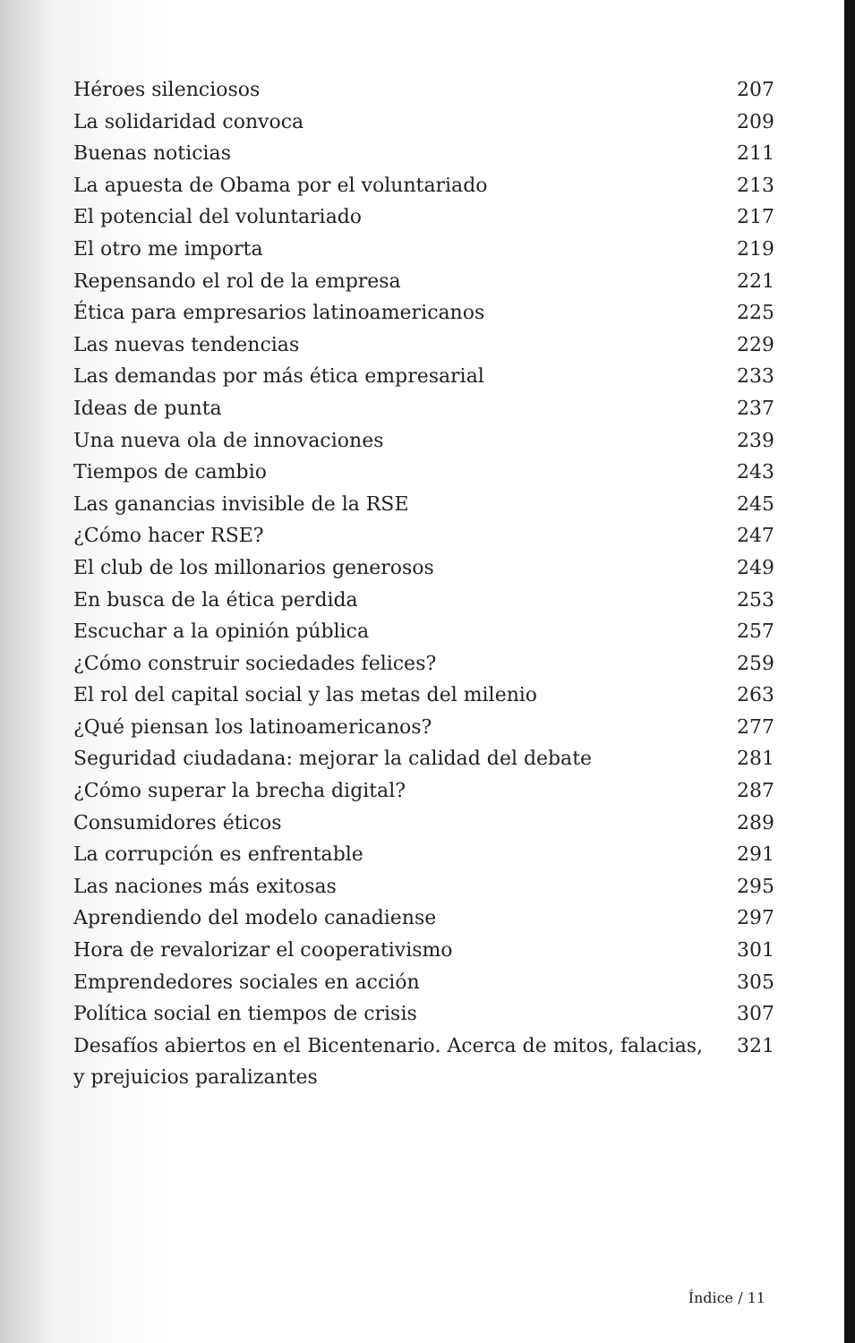Héroes silenciosos 207
La solidaridad convoca 209
Buenas noticias 211
La apuesta de Obama por el voluntariado 213
El potencial del voluntariado 217
El otro me importa 219
Repensando el rol de la empresa 221
Ética para empresarios latinoamericanos 225
Las nuevas tendencias 229
Las demandas por más ética empresarial 233
Ideas de punta 237
Una nueva ola de innovaciones 239
Tiempos de cambio 243
Las ganancias invisible de la RSE 245
¿Cómo hacer RSE? 247
El club de los millonarios generosos 249
En busca de la ética perdida 253
Escuchar a la opinión pública 257
¿Cómo construir sociedades felices? 259
El rol del capital social y las metas del milenio 263
¿Qué piensan los latinoamericanos? 277
Seguridad ciudadana: mejorar la calidad del debate 281
¿Cómo superar la brecha digital? 287
Consumidores éticos 289
La corrupción es enfrentable 291
Las naciones más exitosas 295
Aprendiendo del modelo canadiense 297
Hora de revalorizar el cooperativismo 301
Emprendedores sociales en acción 305
Política social en tiempos de crisis 307
Desafíos abiertos en el Bicentenario. Acerca de mitos, falacias,
y prejuicios paralizantes 321
Índice / 11